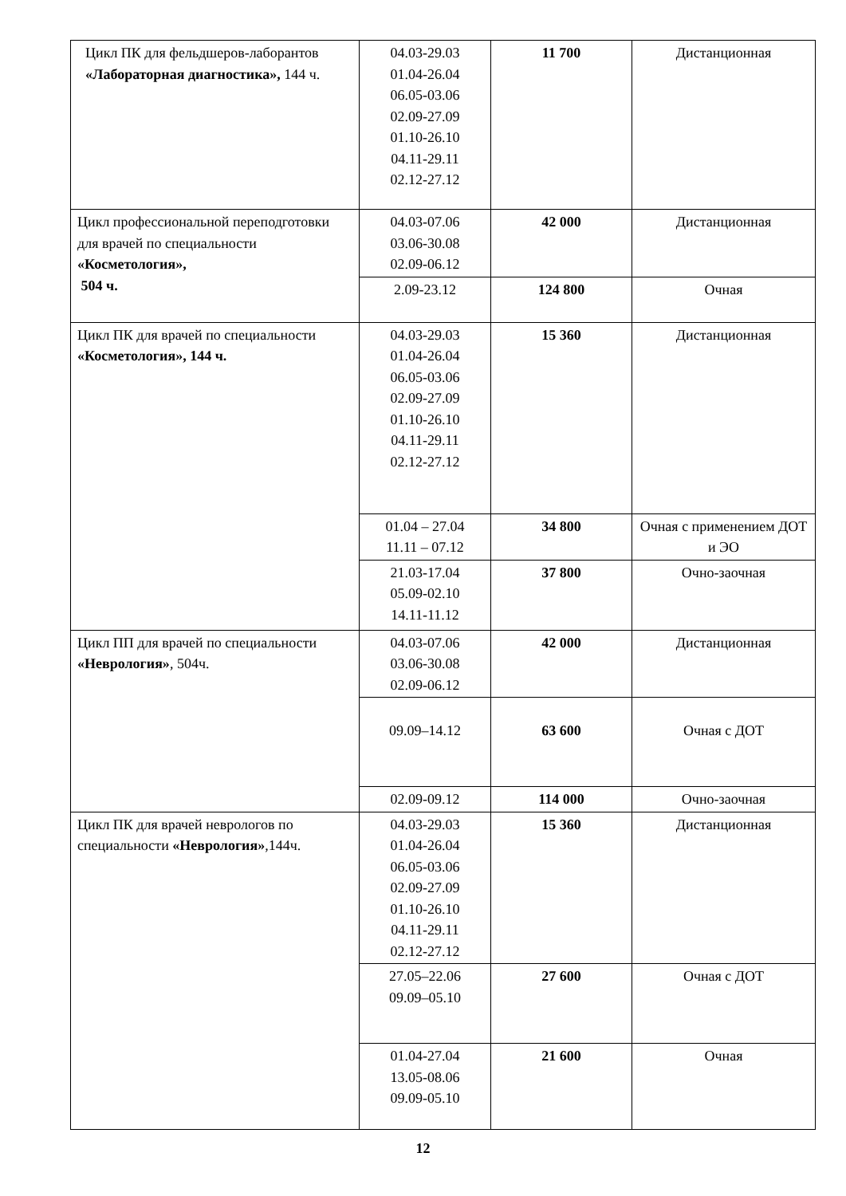| Цикл ПК для фельдшеров-лаборантов «Лабораторная диагностика», 144 ч. | 04.03-29.03 01.04-26.04 06.05-03.06 02.09-27.09 01.10-26.10 04.11-29.11 02.12-27.12 | 11 700 | Дистанционная |
| Цикл профессиональной переподготовки для врачей по специальности «Косметология», 504 ч. | 04.03-07.06 03.06-30.08 02.09-06.12 | 42 000 | Дистанционная |
| | 2.09-23.12 | 124 800 | Очная |
| Цикл ПК для врачей по специальности «Косметология», 144 ч. | 04.03-29.03 01.04-26.04 06.05-03.06 02.09-27.09 01.10-26.10 04.11-29.11 02.12-27.12 | 15 360 | Дистанционная |
| | 01.04 – 27.04 11.11 – 07.12 | 34 800 | Очная с применением ДОТ и ЭО |
| | 21.03-17.04 05.09-02.10 14.11-11.12 | 37 800 | Очно-заочная |
| Цикл ПП для врачей по специальности «Неврология» , 504ч. | 04.03-07.06 03.06-30.08 02.09-06.12 | 42 000 | Дистанционная |
| | 09.09–14.12 | 63 600 | Очная с ДОТ |
| | 02.09-09.12 | 114 000 | Очно-заочная |
| Цикл ПК для врачей неврологов по специальности «Неврология» ,144ч. | 04.03-29.03 01.04-26.04 06.05-03.06 02.09-27.09 01.10-26.10 04.11-29.11 02.12-27.12 | 15 360 | Дистанционная |
| | 27.05–22.06 09.09–05.10 | 27 600 | Очная с ДОТ |
| | 01.04-27.04 13.05-08.06 09.09-05.10 | 21 600 | Очная |
12